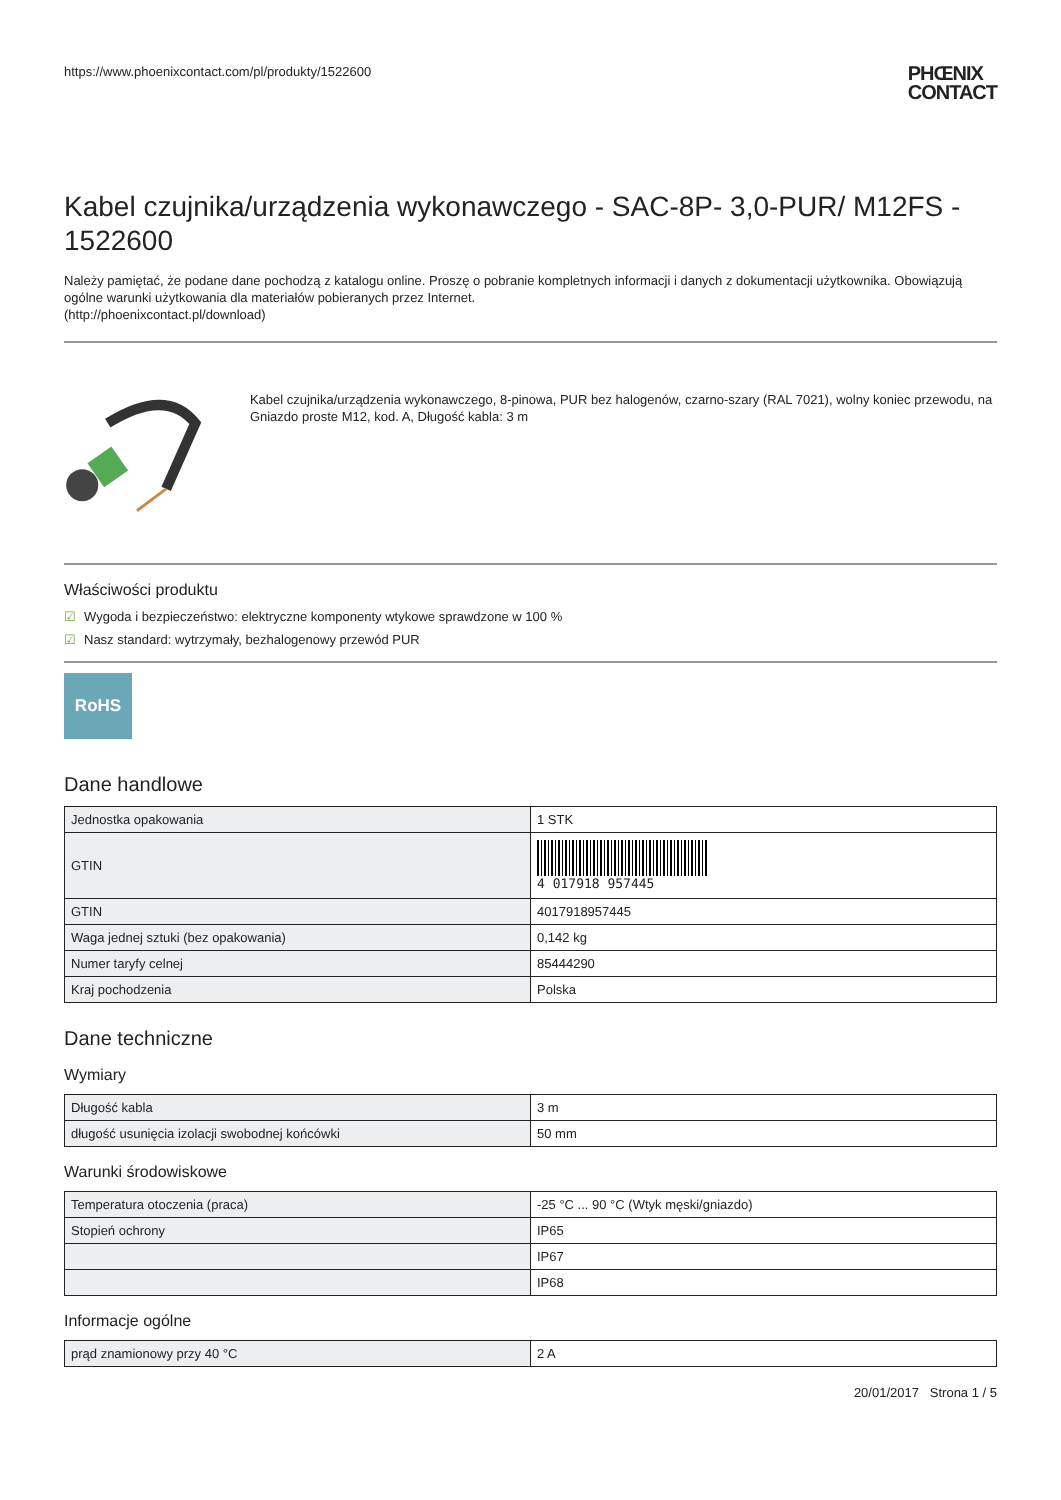https://www.phoenixcontact.com/pl/produkty/1522600 PHŒNIX
CONTACT
Kabel czujnika/urządzenia wykonawczego - SAC-8P- 3,0-PUR/ M12FS - 1522600
Należy pamiętać, że podane dane pochodzą z katalogu online. Proszę o pobranie kompletnych informacji i danych z dokumentacji użytkownika. Obowiązują ogólne warunki użytkowania dla materiałów pobieranych przez Internet.
(http://phoenixcontact.pl/download)
Kabel czujnika/urządzenia wykonawczego, 8-pinowa, PUR bez halogenów, czarno-szary (RAL 7021), wolny koniec przewodu, na Gniazdo proste M12, kod. A, Długość kabla: 3 m
Właściwości produktu
☑ Wygoda i bezpieczeństwo: elektryczne komponenty wtykowe sprawdzone w 100 %
☑ Nasz standard: wytrzymały, bezhalogenowy przewód PUR
RoHS
Dane handlowe
| Jednostka opakowania | 1 STK |
| GTIN | 4 017918 957445 |
| GTIN | 4017918957445 |
| Waga jednej sztuki (bez opakowania) | 0,142 kg |
| Numer taryfy celnej | 85444290 |
| Kraj pochodzenia | Polska |
Dane techniczne
Wymiary
| Długość kabla | 3 m |
| długość usunięcia izolacji swobodnej końcówki | 50 mm |
Warunki środowiskowe
| Temperatura otoczenia (praca) | -25 °C ... 90 °C (Wtyk męski/gniazdo) |
| Stopień ochrony | IP65 |
| | IP67 |
| | IP68 |
Informacje ogólne
| prąd znamionowy przy 40 °C | 2 A |
20/01/2017 Strona 1 / 5